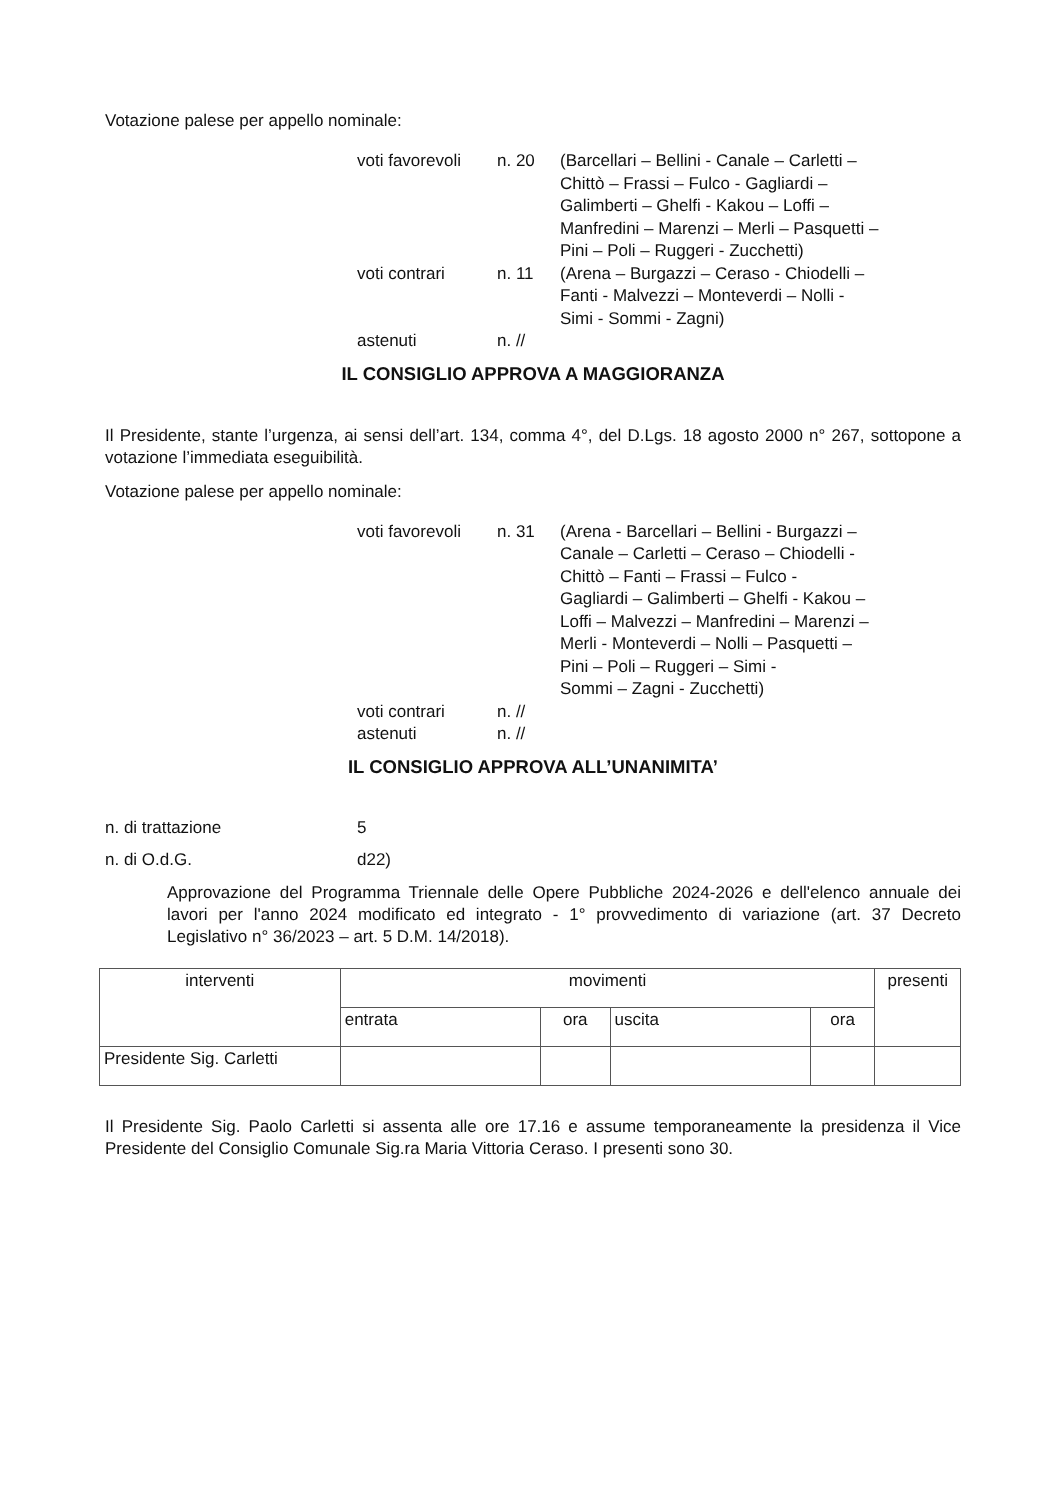Votazione palese per appello nominale:
| voti favorevoli | n. 20 | (Barcellari – Bellini - Canale – Carletti – Chittò – Frassi – Fulco - Gagliardi – Galimberti – Ghelfi - Kakou – Loffi – Manfredini – Marenzi – Merli – Pasquetti – Pini – Poli – Ruggeri - Zucchetti) |
| voti contrari | n. 11 | (Arena – Burgazzi – Ceraso - Chiodelli – Fanti - Malvezzi – Monteverdi – Nolli - Simi - Sommi - Zagni) |
| astenuti | n. // | |
IL CONSIGLIO APPROVA A MAGGIORANZA
Il Presidente, stante l’urgenza, ai sensi dell’art. 134, comma 4°, del D.Lgs. 18 agosto 2000 n° 267, sottopone a votazione l’immediata eseguibilità.
Votazione palese per appello nominale:
| voti favorevoli | n. 31 | (Arena - Barcellari – Bellini - Burgazzi – Canale – Carletti – Ceraso – Chiodelli - Chittò – Fanti – Frassi – Fulco - Gagliardi – Galimberti – Ghelfi - Kakou – Loffi – Malvezzi – Manfredini – Marenzi – Merli - Monteverdi – Nolli – Pasquetti – Pini – Poli – Ruggeri – Simi - Sommi – Zagni - Zucchetti) |
| voti contrari | n. // | |
| astenuti | n. // | |
IL CONSIGLIO APPROVA ALL’UNANIMITA’
| n. di trattazione | 5 |
| n. di O.d.G. | d22) |
Approvazione del Programma Triennale delle Opere Pubbliche 2024-2026 e dell'elenco annuale dei lavori per l'anno 2024 modificato ed integrato - 1° provvedimento di variazione (art. 37 Decreto Legislativo n° 36/2023 – art. 5 D.M. 14/2018).
| interventi | movimenti | | | | presenti |
| | entrata | ora | uscita | ora | |
| Presidente Sig. Carletti | | | | | |
Il Presidente Sig. Paolo Carletti si assenta alle ore 17.16 e assume temporaneamente la presidenza il Vice Presidente del Consiglio Comunale Sig.ra Maria Vittoria Ceraso. I presenti sono 30.